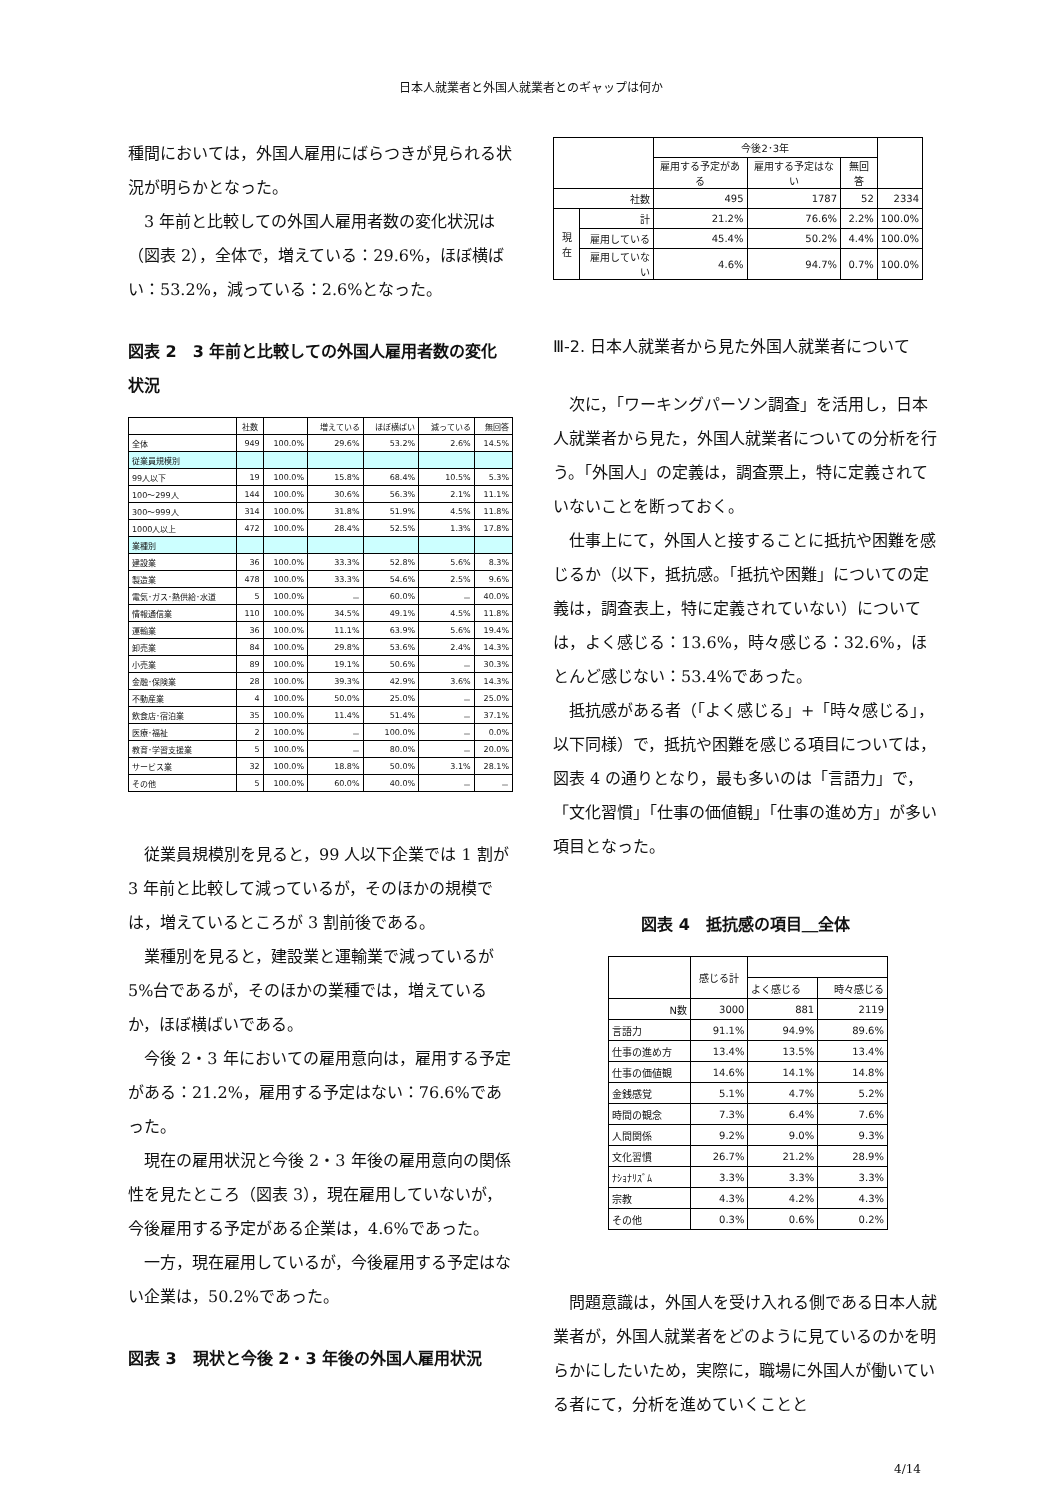日本人就業者と外国人就業者とのギャップは何か
種間においては，外国人雇用にばらつきが見られる状況が明らかとなった。
3 年前と比較しての外国人雇用者数の変化状況は（図表 2），全体で，増えている：29.6%，ほぼ横ばい：53.2%，減っている：2.6%となった。
図表 2　3 年前と比較しての外国人雇用者数の変化状況
| | 社数 | | 増えている | ほぼ横ばい | 減っている | 無回答 |
| 全体 | 949 | 100.0% | 29.6% | 53.2% | 2.6% | 14.5% |
| 従業員規模別 | | | | | | |
| 99人以下 | 19 | 100.0% | 15.8% | 68.4% | 10.5% | 5.3% |
| 100～299人 | 144 | 100.0% | 30.6% | 56.3% | 2.1% | 11.1% |
| 300～999人 | 314 | 100.0% | 31.8% | 51.9% | 4.5% | 11.8% |
| 1000人以上 | 472 | 100.0% | 28.4% | 52.5% | 1.3% | 17.8% |
| 業種別 | | | | | | |
| 建設業 | 36 | 100.0% | 33.3% | 52.8% | 5.6% | 8.3% |
| 製造業 | 478 | 100.0% | 33.3% | 54.6% | 2.5% | 9.6% |
| 電気･ガス･熱供給･水道 | 5 | 100.0% | － | 60.0% | － | 40.0% |
| 情報通信業 | 110 | 100.0% | 34.5% | 49.1% | 4.5% | 11.8% |
| 運輸業 | 36 | 100.0% | 11.1% | 63.9% | 5.6% | 19.4% |
| 卸売業 | 84 | 100.0% | 29.8% | 53.6% | 2.4% | 14.3% |
| 小売業 | 89 | 100.0% | 19.1% | 50.6% | － | 30.3% |
| 金融･保険業 | 28 | 100.0% | 39.3% | 42.9% | 3.6% | 14.3% |
| 不動産業 | 4 | 100.0% | 50.0% | 25.0% | － | 25.0% |
| 飲食店･宿泊業 | 35 | 100.0% | 11.4% | 51.4% | － | 37.1% |
| 医療･福祉 | 2 | 100.0% | － | 100.0% | － | 0.0% |
| 教育･学習支援業 | 5 | 100.0% | － | 80.0% | － | 20.0% |
| サービス業 | 32 | 100.0% | 18.8% | 50.0% | 3.1% | 28.1% |
| その他 | 5 | 100.0% | 60.0% | 40.0% | － | － |
従業員規模別を見ると，99 人以下企業では 1 割が 3 年前と比較して減っているが，そのほかの規模では，増えているところが 3 割前後である。
業種別を見ると，建設業と運輸業で減っているが 5%台であるが，そのほかの業種では，増えているか，ほぼ横ばいである。
今後 2・3 年においての雇用意向は，雇用する予定がある：21.2%，雇用する予定はない：76.6%であった。
現在の雇用状況と今後 2・3 年後の雇用意向の関係性を見たところ（図表 3），現在雇用していないが，今後雇用する予定がある企業は，4.6%であった。
一方，現在雇用しているが，今後雇用する予定はない企業は，50.2%であった。
図表 3　現状と今後 2・3 年後の外国人雇用状況
| | | 今後2･3年 | | | |
| | | 雇用する予定がある | 雇用する予定はない | 無回答 | |
| 社数 | | 495 | 1787 | 52 | 2334 |
| 現在 | 計 | 21.2% | 76.6% | 2.2% | 100.0% |
| | 雇用している | 45.4% | 50.2% | 4.4% | 100.0% |
| | 雇用していない | 4.6% | 94.7% | 0.7% | 100.0% |
Ⅲ-2. 日本人就業者から見た外国人就業者について
次に，「ワーキングパーソン調査」を活用し，日本人就業者から見た，外国人就業者についての分析を行う。「外国人」の定義は，調査票上，特に定義されていないことを断っておく。
仕事上にて，外国人と接することに抵抗や困難を感じるか（以下，抵抗感。「抵抗や困難」についての定義は，調査表上，特に定義されていない）については，よく感じる：13.6%，時々感じる：32.6%，ほとんど感じない：53.4%であった。
抵抗感がある者（「よく感じる」+「時々感じる」，以下同様）で，抵抗や困難を感じる項目については，図表 4 の通りとなり，最も多いのは「言語力」で，「文化習慣」「仕事の価値観」「仕事の進め方」が多い項目となった。
図表 4　抵抗感の項目＿全体
| | 感じる計 | | |
| | | よく感じる | 時々感じる |
| N数 | 3000 | 881 | 2119 |
| 言語力 | 91.1% | 94.9% | 89.6% |
| 仕事の進め方 | 13.4% | 13.5% | 13.4% |
| 仕事の価値観 | 14.6% | 14.1% | 14.8% |
| 金銭感覚 | 5.1% | 4.7% | 5.2% |
| 時間の観念 | 7.3% | 6.4% | 7.6% |
| 人間関係 | 9.2% | 9.0% | 9.3% |
| 文化習慣 | 26.7% | 21.2% | 28.9% |
| ﾅｼｮﾅﾘｽﾞﾑ | 3.3% | 3.3% | 3.3% |
| 宗教 | 4.3% | 4.2% | 4.3% |
| その他 | 0.3% | 0.6% | 0.2% |
問題意識は，外国人を受け入れる側である日本人就業者が，外国人就業者をどのように見ているのかを明らかにしたいため，実際に，職場に外国人が働いている者にて，分析を進めていくことと
4/14